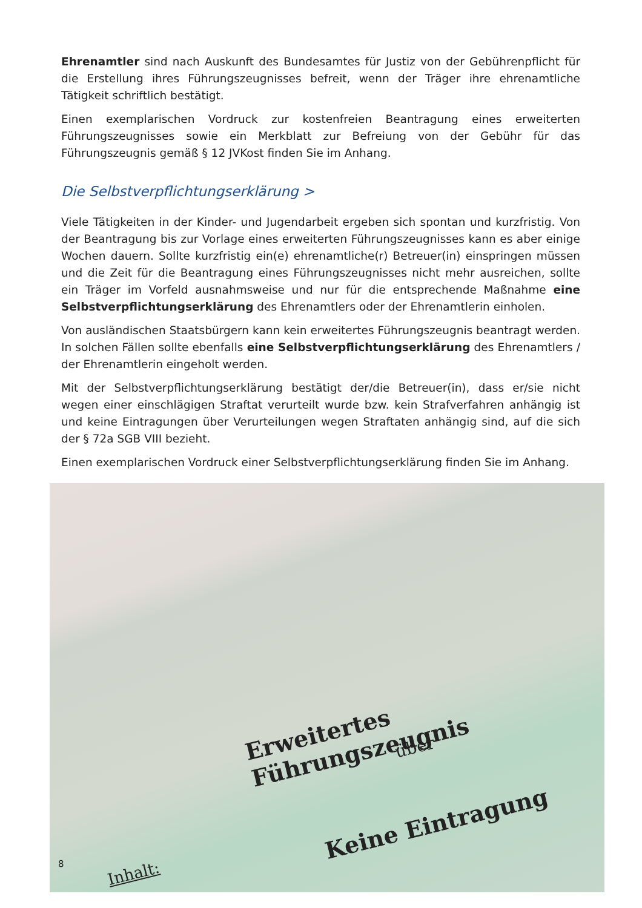Ehrenamtler sind nach Auskunft des Bundesamtes für Justiz von der Gebührenpflicht für die Erstellung ihres Führungszeugnisses befreit, wenn der Träger ihre ehrenamtliche Tätigkeit schriftlich bestätigt.
Einen exemplarischen Vordruck zur kostenfreien Beantragung eines erweiterten Führungszeugnisses sowie ein Merkblatt zur Befreiung von der Gebühr für das Führungszeugnis gemäß § 12 JVKost finden Sie im Anhang.
Die Selbstverpflichtungserklärung >
Viele Tätigkeiten in der Kinder- und Jugendarbeit ergeben sich spontan und kurzfristig. Von der Beantragung bis zur Vorlage eines erweiterten Führungszeugnisses kann es aber einige Wochen dauern. Sollte kurzfristig ein(e) ehrenamtliche(r) Betreuer(in) einspringen müssen und die Zeit für die Beantragung eines Führungszeugnisses nicht mehr ausreichen, sollte ein Träger im Vorfeld ausnahmsweise und nur für die entsprechende Maßnahme eine Selbstverpflichtungserklärung des Ehrenamtlers oder der Ehrenamtlerin einholen.
Von ausländischen Staatsbürgern kann kein erweitertes Führungszeugnis beantragt werden. In solchen Fällen sollte ebenfalls eine Selbstverpflichtungserklärung des Ehrenamtlers / der Ehrenamtlerin eingeholt werden.
Mit der Selbstverpflichtungserklärung bestätigt der/die Betreuer(in), dass er/sie nicht wegen einer einschlägigen Straftat verurteilt wurde bzw. kein Strafverfahren anhängig ist und keine Eintragungen über Verurteilungen wegen Straftaten anhängig sind, auf die sich der § 72a SGB VIII bezieht.
Einen exemplarischen Vordruck einer Selbstverpflichtungserklärung finden Sie im Anhang.
Erweitertes Führungszeugnis
über
Keine Eintragung
Inhalt:
8